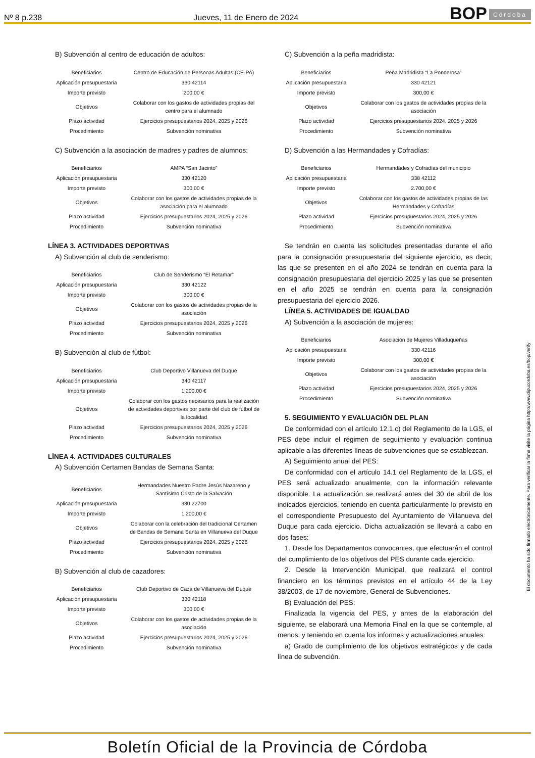Nº 8 p.238 Jueves, 11 de Enero de 2024 BOP Córdoba
B) Subvención al centro de educación de adultos:
| Beneficiarios | Centro de Educación de Personas Adultas (CE-PA) |
| Aplicación presupuestaria | 330 42114 |
| Importe previsto | 200,00 € |
| Objetivos | Colaborar con los gastos de actividades propias del centro para el alumnado |
| Plazo actividad | Ejercicios presupuestarios 2024, 2025 y 2026 |
| Procedimiento | Subvención nominativa |
C) Subvención a la asociación de madres y padres de alumnos:
| Beneficiarios | AMPA “San Jacinto” |
| Aplicación presupuestaria | 330 42120 |
| Importe previsto | 300,00 € |
| Objetivos | Colaborar con los gastos de actividades propias de la asociación para el alumnado |
| Plazo actividad | Ejercicios presupuestarios 2024, 2025 y 2026 |
| Procedimiento | Subvención nominativa |
LÍNEA 3. ACTIVIDADES DEPORTIVAS
A) Subvención al club de senderismo:
| Beneficiarios | Club de Senderismo “El Retamar” |
| Aplicación presupuestaria | 330 42122 |
| Importe previsto | 300,00 € |
| Objetivos | Colaborar con los gastos de actividades propias de la asociación |
| Plazo actividad | Ejercicios presupuestarios 2024, 2025 y 2026 |
| Procedimiento | Subvención nominativa |
B) Subvención al club de fútbol:
| Beneficiarios | Club Deportivo Villanueva del Duque |
| Aplicación presupuestaria | 340 42117 |
| Importe previsto | 1.200,00 € |
| Objetivos | Colaborar con los gastos necesarios para la realización de actividades deportivas por parte del club de fútbol de la localidad |
| Plazo actividad | Ejercicios presupuestarios 2024, 2025 y 2026 |
| Procedimiento | Subvención nominativa |
LÍNEA 4. ACTIVIDADES CULTURALES
A) Subvención Certamen Bandas de Semana Santa:
| Beneficiarios | Hermandades Nuestro Padre Jesús Nazareno y Santísimo Cristo de la Salvación |
| Aplicación presupuestaria | 330 22700 |
| Importe previsto | 1.200,00 € |
| Objetivos | Colaborar con la celebración del tradicional Certamen de Bandas de Semana Santa en Villanueva del Duque |
| Plazo actividad | Ejercicios presupuestarios 2024, 2025 y 2026 |
| Procedimiento | Subvención nominativa |
B) Subvención al club de cazadores:
| Beneficiarios | Club Deportivo de Caza de Villanueva del Duque |
| Aplicación presupuestaria | 330 42118 |
| Importe previsto | 300,00 € |
| Objetivos | Colaborar con los gastos de actividades propias de la asociación |
| Plazo actividad | Ejercicios presupuestarios 2024, 2025 y 2026 |
| Procedimiento | Subvención nominativa |
C) Subvención a la peña madridista:
| Beneficiarios | Peña Madridista “La Ponderosa” |
| Aplicación presupuestaria | 330 42121 |
| Importe previsto | 300,00 € |
| Objetivos | Colaborar con los gastos de actividades propias de la asociación |
| Plazo actividad | Ejercicios presupuestarios 2024, 2025 y 2026 |
| Procedimiento | Subvención nominativa |
D) Subvención a las Hermandades y Cofradías:
| Beneficiarios | Hermandades y Cofradías del municipio |
| Aplicación presupuestaria | 338 42112 |
| Importe previsto | 2.700,00 € |
| Objetivos | Colaborar con los gastos de actividades propias de las Hermandades y Cofradías |
| Plazo actividad | Ejercicios presupuestarios 2024, 2025 y 2026 |
| Procedimiento | Subvención nominativa |
Se tendrán en cuenta las solicitudes presentadas durante el año para la consignación presupuestaria del siguiente ejercicio, es decir, las que se presenten en el año 2024 se tendrán en cuenta para la consignación presupuestaria del ejercicio 2025 y las que se presenten en el año 2025 se tendrán en cuenta para la consignación presupuestaria del ejercicio 2026.
LÍNEA 5. ACTIVIDADES DE IGUALDAD
A) Subvención a la asociación de mujeres:
| Beneficiarios | Asociación de Mujeres Villaduqueñas |
| Aplicación presupuestaria | 330 42116 |
| Importe previsto | 300,00 € |
| Objetivos | Colaborar con los gastos de actividades propias de la asociación |
| Plazo actividad | Ejercicios presupuestarios 2024, 2025 y 2026 |
| Procedimiento | Subvención nominativa |
5. SEGUIMIENTO Y EVALUACIÓN DEL PLAN
De conformidad con el artículo 12.1.c) del Reglamento de la LGS, el PES debe incluir el régimen de seguimiento y evaluación continua aplicable a las diferentes líneas de subvenciones que se establezcan.
A) Seguimiento anual del PES:
De conformidad con el artículo 14.1 del Reglamento de la LGS, el PES será actualizado anualmente, con la información relevante disponible. La actualización se realizará antes del 30 de abril de los indicados ejercicios, teniendo en cuenta particularmente lo previsto en el correspondiente Presupuesto del Ayuntamiento de Villanueva del Duque para cada ejercicio. Dicha actualización se llevará a cabo en dos fases:
1. Desde los Departamentos convocantes, que efectuarán el control del cumplimiento de los objetivos del PES durante cada ejercicio.
2. Desde la Intervención Municipal, que realizará el control financiero en los términos previstos en el artículo 44 de la Ley 38/2003, de 17 de noviembre, General de Subvenciones.
B) Evaluación del PES:
Finalizada la vigencia del PES, y antes de la elaboración del siguiente, se elaborará una Memoria Final en la que se contemple, al menos, y teniendo en cuenta los informes y actualizaciones anuales:
a) Grado de cumplimiento de los objetivos estratégicos y de cada línea de subvención.
El documento ha sido firmado electrónicamente. Para verificar la firma visite la página http://www.dipucordoba.es/bop/verify
Boletín Oficial de la Provincia de Córdoba